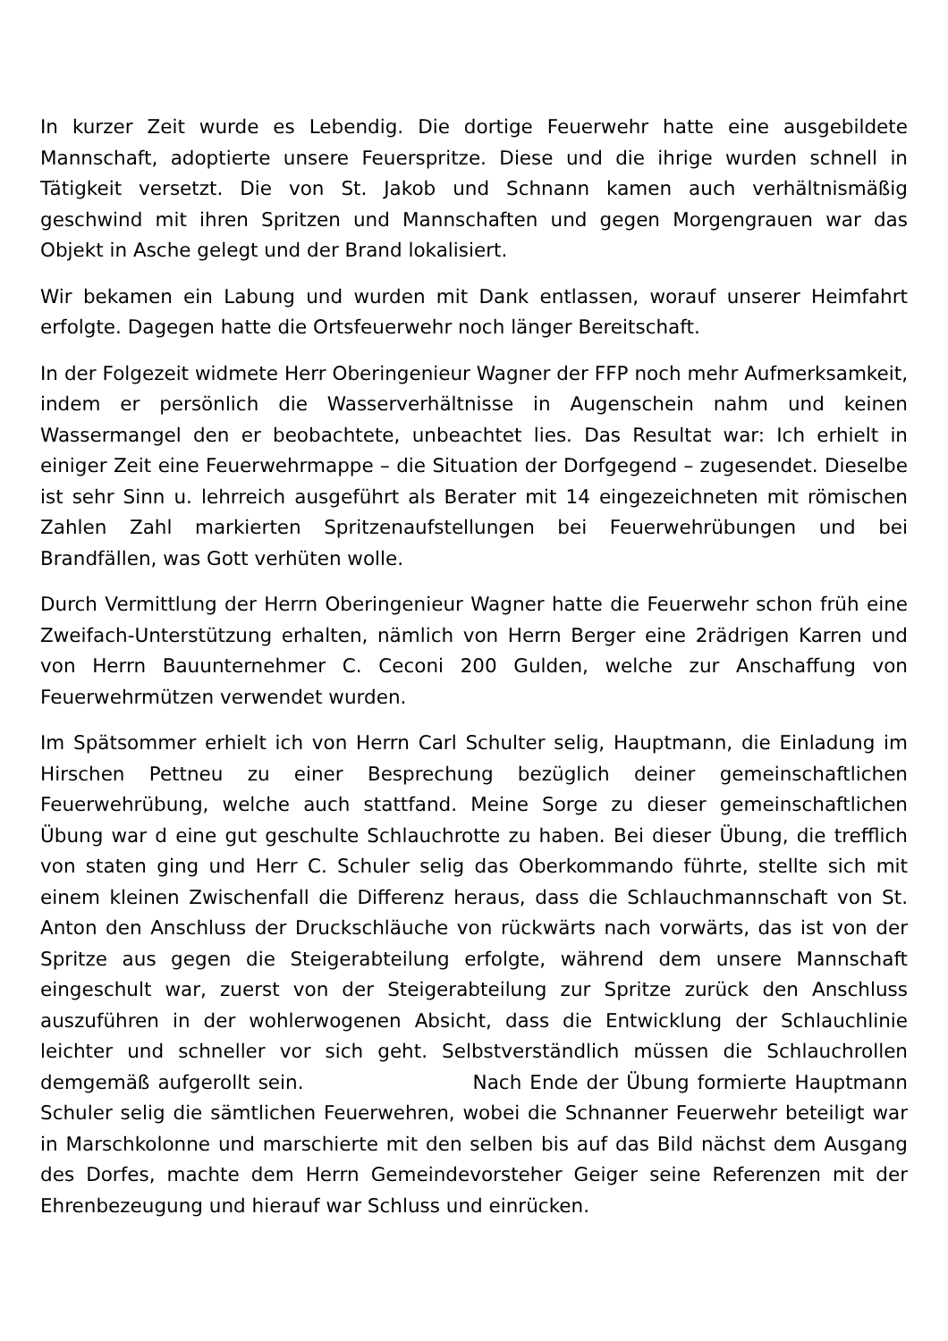In kurzer Zeit wurde es Lebendig. Die dortige Feuerwehr hatte eine ausgebildete Mannschaft, adoptierte unsere Feuerspritze. Diese und die ihrige wurden schnell in Tätigkeit versetzt. Die von St. Jakob und Schnann kamen auch verhältnismäßig geschwind mit ihren Spritzen und Mannschaften und gegen Morgengrauen war das Objekt in Asche gelegt und der Brand lokalisiert.
Wir bekamen ein Labung und wurden mit Dank entlassen, worauf unserer Heimfahrt erfolgte. Dagegen hatte die Ortsfeuerwehr noch länger Bereitschaft.
In der Folgezeit widmete Herr Oberingenieur Wagner der FFP noch mehr Aufmerksamkeit, indem er persönlich die Wasserverhältnisse in Augenschein nahm und keinen Wassermangel den er beobachtete, unbeachtet lies. Das Resultat war: Ich erhielt in einiger Zeit eine Feuerwehrmappe – die Situation der Dorfgegend – zugesendet. Dieselbe ist sehr Sinn u. lehrreich ausgeführt als Berater mit 14 eingezeichneten mit römischen Zahlen Zahl markierten Spritzenaufstellungen bei Feuerwehrübungen und bei Brandfällen, was Gott verhüten wolle.
Durch Vermittlung der Herrn Oberingenieur Wagner hatte die Feuerwehr schon früh eine Zweifach-Unterstützung erhalten, nämlich von Herrn Berger eine 2rädrigen Karren und von Herrn Bauunternehmer C. Ceconi 200 Gulden, welche zur Anschaffung von Feuerwehrmützen verwendet wurden.
Im Spätsommer erhielt ich von Herrn Carl Schulter selig, Hauptmann, die Einladung im Hirschen Pettneu zu einer Besprechung bezüglich deiner gemeinschaftlichen Feuerwehrübung, welche auch stattfand. Meine Sorge zu dieser gemeinschaftlichen Übung war d eine gut geschulte Schlauchrotte zu haben. Bei dieser Übung, die trefflich von staten ging und Herr C. Schuler selig das Oberkommando führte, stellte sich mit einem kleinen Zwischenfall die Differenz heraus, dass die Schlauchmannschaft von St. Anton den Anschluss der Druckschläuche von rückwärts nach vorwärts, das ist von der Spritze aus gegen die Steigerabteilung erfolgte, während dem unsere Mannschaft eingeschult war, zuerst von der Steigerabteilung zur Spritze zurück den Anschluss auszuführen in der wohlerwogenen Absicht, dass die Entwicklung der Schlauchlinie leichter und schneller vor sich geht. Selbstverständlich müssen die Schlauchrollen demgemäß aufgerollt sein. Nach Ende der Übung formierte Hauptmann Schuler selig die sämtlichen Feuerwehren, wobei die Schnanner Feuerwehr beteiligt war in Marschkolonne und marschierte mit den selben bis auf das Bild nächst dem Ausgang des Dorfes, machte dem Herrn Gemeindevorsteher Geiger seine Referenzen mit der Ehrenbezeugung und hierauf war Schluss und einrücken.